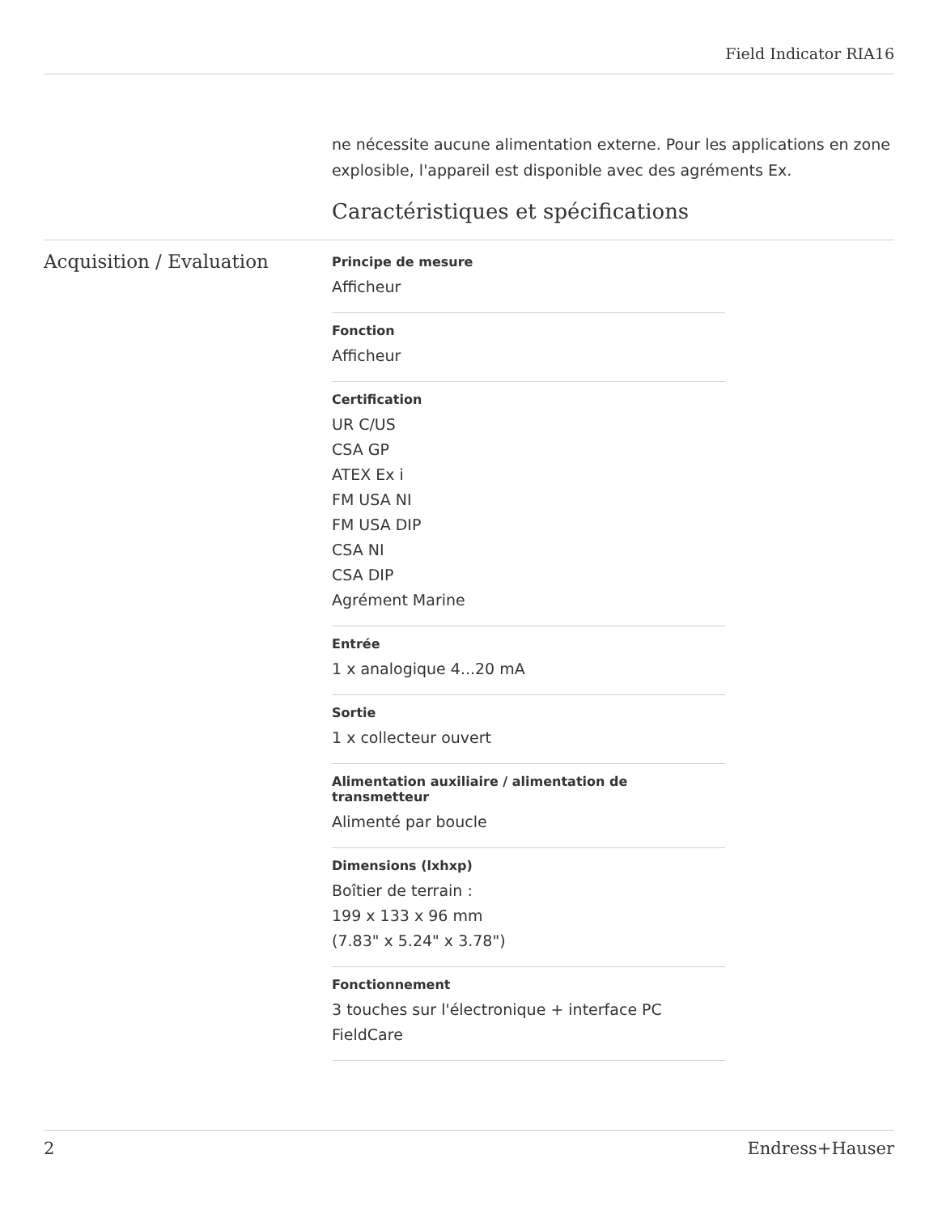Field Indicator RIA16
ne nécessite aucune alimentation externe. Pour les applications en zone explosible, l'appareil est disponible avec des agréments Ex.
Caractéristiques et spécifications
Acquisition / Evaluation
Principe de mesure
Afficheur
Fonction
Afficheur
Certification
UR C/US
CSA GP
ATEX Ex i
FM USA NI
FM USA DIP
CSA NI
CSA DIP
Agrément Marine
Entrée
1 x analogique 4...20 mA
Sortie
1 x collecteur ouvert
Alimentation auxiliaire / alimentation de transmetteur
Alimenté par boucle
Dimensions (lxhxp)
Boîtier de terrain :
199 x 133 x 96 mm
(7.83" x 5.24" x 3.78")
Fonctionnement
3 touches sur l'électronique + interface PC
FieldCare
2 Endress+Hauser